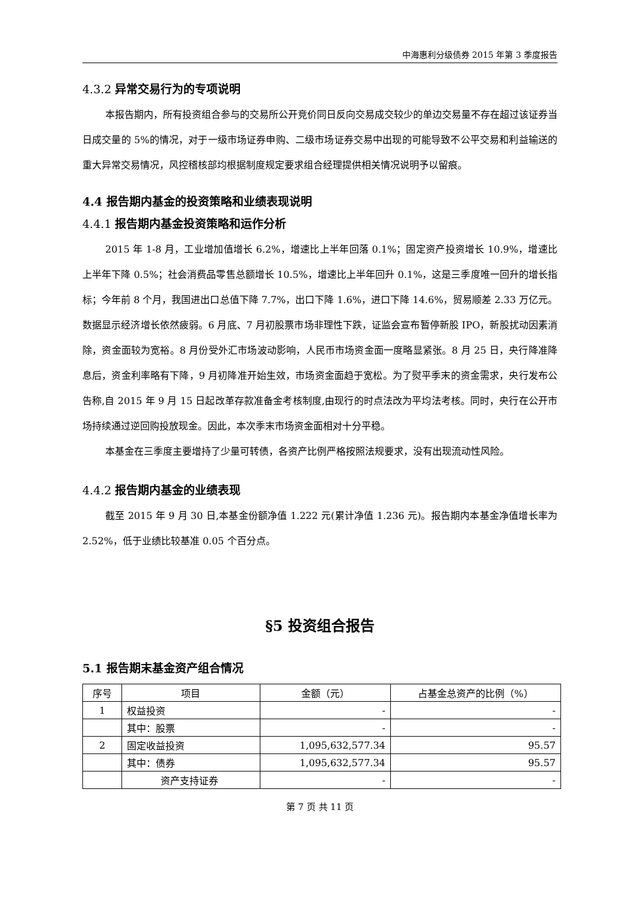中海惠利分级债券 2015 年第 3 季度报告
4.3.2 异常交易行为的专项说明
本报告期内，所有投资组合参与的交易所公开竞价同日反向交易成交较少的单边交易量不存在超过该证券当日成交量的 5%的情况，对于一级市场证券申购、二级市场证券交易中出现的可能导致不公平交易和利益输送的重大异常交易情况，风控稽核部均根据制度规定要求组合经理提供相关情况说明予以留痕。
4.4 报告期内基金的投资策略和业绩表现说明
4.4.1 报告期内基金投资策略和运作分析
2015 年 1-8 月，工业增加值增长 6.2%，增速比上半年回落 0.1%；固定资产投资增长 10.9%，增速比上半年下降 0.5%；社会消费品零售总额增长 10.5%，增速比上半年回升 0.1%，这是三季度唯一回升的增长指标；今年前 8 个月，我国进出口总值下降 7.7%，出口下降 1.6%，进口下降 14.6%，贸易顺差 2.33 万亿元。数据显示经济增长依然疲弱。6 月底、7 月初股票市场非理性下跌，证监会宣布暂停新股 IPO，新股扰动因素消除，资金面较为宽裕。8 月份受外汇市场波动影响，人民币市场资金面一度略显紧张。8 月 25 日，央行降准降息后，资金利率略有下降，9 月初降准开始生效，市场资金面趋于宽松。为了熨平季末的资金需求，央行发布公告称,自 2015 年 9 月 15 日起改革存款准备金考核制度,由现行的时点法改为平均法考核。同时，央行在公开市场持续通过逆回购投放现金。因此，本次季末市场资金面相对十分平稳。
本基金在三季度主要增持了少量可转债，各资产比例严格按照法规要求，没有出现流动性风险。
4.4.2 报告期内基金的业绩表现
截至 2015 年 9 月 30 日,本基金份额净值 1.222 元(累计净值 1.236 元)。报告期内本基金净值增长率为 2.52%，低于业绩比较基准 0.05 个百分点。
§5 投资组合报告
5.1 报告期末基金资产组合情况
| 序号 | 项目 | 金额（元） | 占基金总资产的比例（%） |
| --- | --- | --- | --- |
| 1 | 权益投资 | - | - |
| | 其中：股票 | - | - |
| 2 | 固定收益投资 | 1,095,632,577.34 | 95.57 |
| | 其中：债券 | 1,095,632,577.34 | 95.57 |
| | 资产支持证券 | - | - |
第 7 页 共 11 页